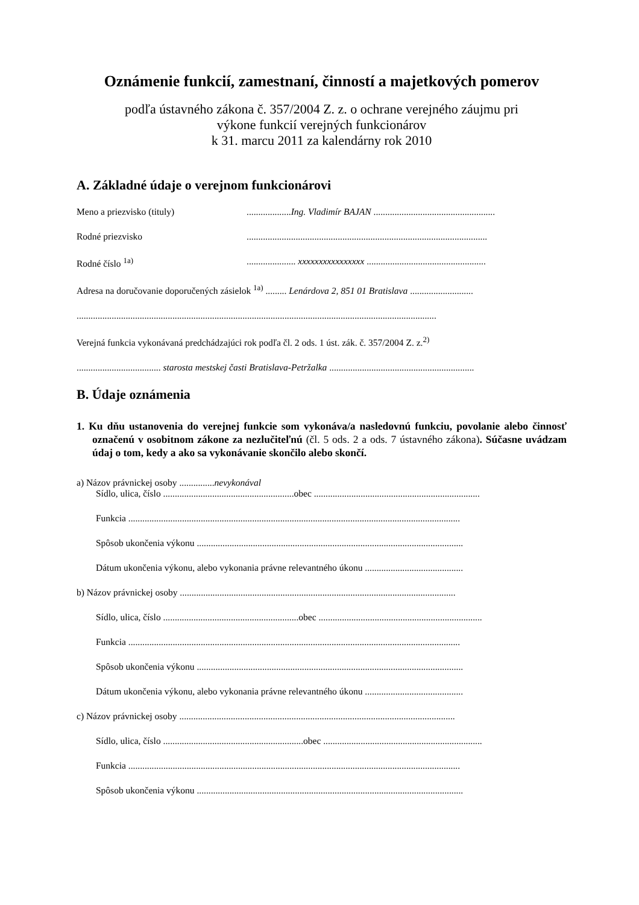Oznámenie funkcií, zamestnaní, činností a majetkových pomerov
podľa ústavného zákona č. 357/2004 Z. z. o ochrane verejného záujmu pri
výkone funkcií verejných funkcionárov
k 31. marcu 2011 za kalendárny rok 2010
A. Základné údaje o verejnom funkcionárovi
Meno a priezvisko (tituly)...................Ing. Vladimír BAJAN ....................................................
Rodné priezvisko.......................................................................................................
Rodné číslo <sup>1a)</sup>..................... xxxxxxxxxxxxxxxx ...................................................
Adresa na doručovanie doporučených zásielok <sup>1a)</sup> ......... Lenárdova 2, 851 01 Bratislava ...........................
..........................................................................................................................................................
Verejná funkcia vykonávaná predchádzajúci rok podľa čl. 2 ods. 1 úst. zák. č. 357/2004 Z. z.<sup>2)</sup>
.................................... starosta mestskej časti Bratislava-Petržalka ..............................................................
B. Údaje oznámenia
1. Ku dňu ustanovenia do verejnej funkcie som vykonáva/a nasledovnú funkciu, povolanie alebo činnosť označenú v osobitnom zákone za nezlučiteľnú (čl. 5 ods. 2 a ods. 7 ústavného zákona). Súčasne uvádzam údaj o tom, kedy a ako sa vykonávanie skončilo alebo skončí.
a) Názov právnickej osoby ...............nevykonával
Sídlo, ulica, číslo ........................................................obec .......................................................................
Funkcia ..............................................................................................................................................
Spôsob ukončenia výkonu ..................................................................................................................
Dátum ukončenia výkonu, alebo vykonania právne relevantného úkonu ..........................................
b) Názov právnickej osoby ......................................................................................................................
Sídlo, ulica, číslo ..........................................................obec ......................................................................
Funkcia ..............................................................................................................................................
Spôsob ukončenia výkonu ..................................................................................................................
Dátum ukončenia výkonu, alebo vykonania právne relevantného úkonu ..........................................
c) Názov právnickej osoby ......................................................................................................................
Sídlo, ulica, číslo ............................................................obec ....................................................................
Funkcia ..............................................................................................................................................
Spôsob ukončenia výkonu ..................................................................................................................